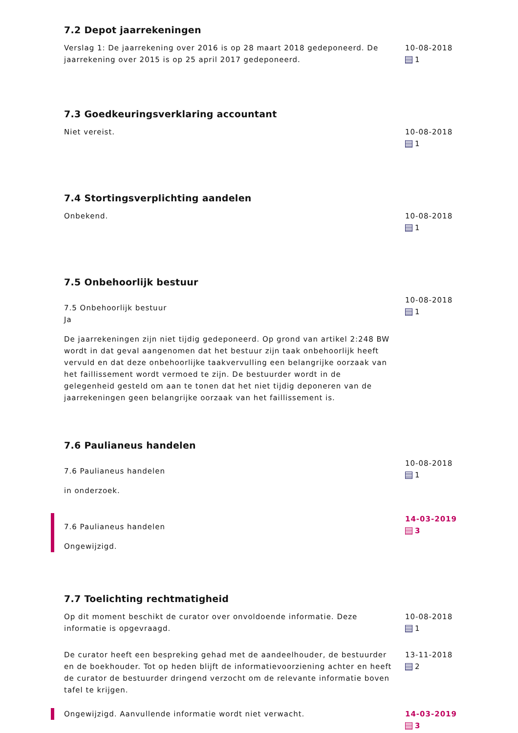7.2 Depot jaarrekeningen
Verslag 1: De jaarrekening over 2016 is op 28 maart 2018 gedeponeerd. De jaarrekening over 2015 is op 25 april 2017 gedeponeerd.
10-08-2018
1
7.3 Goedkeuringsverklaring accountant
Niet vereist. 10-08-2018
1
7.4 Stortingsverplichting aandelen
Onbekend. 10-08-2018
1
7.5 Onbehoorlijk bestuur
7.5 Onbehoorlijk bestuur
Ja
De jaarrekeningen zijn niet tijdig gedeponeerd. Op grond van artikel 2:248 BW wordt in dat geval aangenomen dat het bestuur zijn taak onbehoorlijk heeft vervuld en dat deze onbehoorlijke taakvervulling een belangrijke oorzaak van het faillissement wordt vermoed te zijn. De bestuurder wordt in de gelegenheid gesteld om aan te tonen dat het niet tijdig deponeren van de jaarrekeningen geen belangrijke oorzaak van het faillissement is.
10-08-2018
1
7.6 Paulianeus handelen
7.6 Paulianeus handelen
in onderzoek.
10-08-2018
1
7.6 Paulianeus handelen
Ongewijzigd.
14-03-2019
3
7.7 Toelichting rechtmatigheid
Op dit moment beschikt de curator over onvoldoende informatie. Deze informatie is opgevraagd.
10-08-2018
1
De curator heeft een bespreking gehad met de aandeelhouder, de bestuurder en de boekhouder. Tot op heden blijft de informatievoorziening achter en heeft de curator de bestuurder dringend verzocht om de relevante informatie boven tafel te krijgen.
13-11-2018
2
Ongewijzigd. Aanvullende informatie wordt niet verwacht. 14-03-2019
3